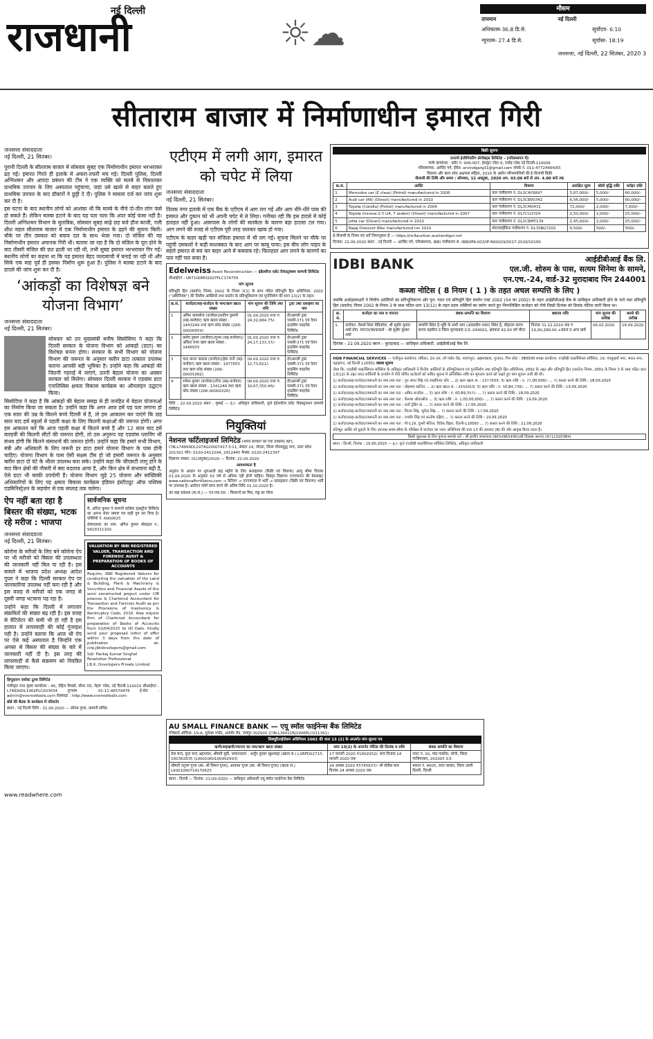नई दिल्ली
राजधानी
☼☁
मौसम
| तापमान | नई दिल्ली | |
| अधिकतम-36.8 डि.से. | | सूर्योदय- 6:10 |
| न्यूनतम- 27.4 डि.से. | | सूर्यास्त- 18:19 |
जनसत्ता, नई दिल्ली, 22 सितंबर, 2020 3
सीताराम बाजार में निर्माणाधीन इमारत गिरी
जनसत्ता संवाददाता
नई दिल्ली, 21 सितंबर।
पुरानी दिल्ली के सीताराम बाजार में सोमवार सुबह एक निर्माणाधीन इमारत भरभराकर ढह गई। इमारत गिरते ही इलाके में अफरा-तफरी मच गई। दिल्ली पुलिस, दिल्ली अग्निशमन और आपदा प्रबंधन की टीम ने एक व्यक्ति को मलबे से निकालकर प्राथमिक उपचार के लिए अस्पताल पहुंचाया, जहां उसे खतरे से बाहर बताते हुए प्राथमिक उपचार के बाद डॉक्टरों ने छुट्टी दे दी। पुलिस ने मामला दर्ज कर जांच शुरू कर दी है।
इस घटना के बाद स्थानीय लोगों को आशंका थी कि मलबे के नीचे दो-तीन लोग फंसे हो सकते हैं। लेकिन मलबा हटाने के बाद यह पता चला कि अंदर कोई फंसा नहीं है। दिल्ली अग्निशमन विभाग के मुताबिक, सोमवार सुबह साढ़े छह बजे हौज काजी, गली शीश महल सीताराम बाजार में एक निर्माणाधीन इमारत के ढहने की सूचना मिली। मौके पर तीन दमकल को बचाव दल के साथ भेजा गया। दो मंजिल की यह निर्माणाधीन इमारत अचानक गिरी थी। बताया जा रहा है कि दो मंजिल के पूरा होने के बाद तीसरी मंजिल की छत ढाली जा रही थी, तभी सुबह इमारत भरभराकर गिर गई। स्थानीय लोगों का कहना था कि यह इमारत बेहद जल्दबाजी में बनाई जा रही थी और सिर्फ एक माह पूर्व ही इसका निर्माण शुरू हुआ है। पुलिस ने मलबा हटाने के बाद हादसे की जांच शुरू कर दी है।
‘आंकड़ों का विशेषज्ञ बने योजना विभाग’
जनसत्ता संवाददाता
नई दिल्ली, 21 सितंबर।
सोमवार को उप मुख्यमंत्री मनीष सिसोसिया ने कहा कि दिल्ली सरकार के योजना विभाग को आंकड़ों (डाटा) का विशेषज्ञ बनना होगा। सरकार के सभी विभाग को योजना विभाग की जरूरत के अनुसार क्लीन डाटा तत्काल उपलब्ध कराना आपकी बड़ी भूमिका है। उन्होंने कहा कि आंकड़ों की जितनी गहराई में जाएंगे, उतनी बेहतर योजना का अवसर सरकार को मिलेगा। सोमवार दिल्ली सरकार ने एडवांस डाटा एनालिसिस क्षमता विकास कार्यक्रम का ऑनलाइन उद्घाटन किया।
सिसोदिया ने कहा है कि आंकड़ों की बेहतर समझ से ही जनहित में बेहतर योजनाओं का निर्माण किया जा सकता है। उन्होंने कहा कि अगर आज हमें यह पता लगाना हो एक साल की उम्र के कितने बच्चे दिल्ली में हैं, तो हम आकलन कर पाएंगे कि छह साल बाद हमें स्कूलों में पहली कक्षा के लिए कितनी कक्षाओं की जरूरत होगी। अगर हम आकलन करें कि आज पहली कक्षा में कितने बच्चे हैं और 12 साल बाद हमें बारहवीं की कितनी सीटों की जरूरत होगी, तो उस अनुरूप यह एडवांस प्लानिंग भी संभव होगी कि कितने संसाधनों की जरूरत होगी। उन्होंने कहा कि हमारे सभी विभाग, मंत्री और अधिकारी के लिए जरूरी हर डाटा हमारे योजना विभाग के पास होनी चाहिए। योजना विभाग के पास ऐसी सक्षम टीम हो जो हमारी जरूरत के अनुसार क्लीन डाटा दो घंटे के भीतर उपलब्ध करा सके। उन्होंने कहा कि जीएसटी लागू होने के बाद किन क्षेत्रों की नौकरी में क्या बदलाव आया है, और किन क्षेत्र में संभावना बढ़ी है, ऐसे डाटा भी काफी उपयोगी हैं। योजना विभाग जुड़े 25 योजना और सांख्यिकी अधिकारियों के लिए यह क्षमता विकास कार्यक्रम इंडियन इंस्टीट्यूट ऑफ पब्लिक एडमिनिस्ट्रेशन के सहयोग से एक सप्ताह तक चलेगा।
ऐप नहीं बता रहा है बिस्तर की संख्या, भटक रहे मरीज : भाजपा
जनसत्ता संवाददाता
नई दिल्ली, 21 सितंबर।
कोरोना के मरीजों के लिए बने कोरोना ऐप पर भी मरीजों को बिस्तर की उपलब्धता की जानकारी नहीं मिल पा रही है। इस मामले में भाजपा प्रदेश अध्यक्ष आदेश गुप्ता ने कहा कि दिल्ली सरकार ऐप पर जानकारियां उपलब्ध नहीं करा रही है और इस वजह से मरीजों को एक जगह से दूसरी जगह भटकना पड़ रहा है।
उन्होंने कहा कि दिल्ली में लगातार संक्रमितों की संख्या बढ़ रही है। इस वजह से वेंटिलेटर की कमी भी हो रही है इस हालात में लापरवाही की कोई गुंजाइश नही है। उन्होंने बताया कि आज भी ऐप पर ऐसे कई अस्पताल है जिन्होंने एक अगस्त से बिस्तर की संख्या के बारे में जानकारी नहीं दी है। इस तरह की लापरवाही से कैसे संक्रमण को नियंत्रित किया जाएगा।
सार्वजनिक सूचना
मैं, अनिल कुमार ने कम्पनी स्टोबेक इंडस्ट्रीज लिमिटेड का अपना शेयर प्रमाण पत्र कहीं गुम कर दिया है। फोलियो नं. A000625
शेयरधारक का नाम: अनिल कुमार मोबाइल न.: 9818311100
VALUATION BY IBBI REGISTERED VALUER, TRANSACTION AND FORENSIC AUDIT & PREPARATION OF BOOKS OF ACCOUNTS
Require, IBBI Registered Valuers for conducting the valuation of the Land & Building, Plant & Machinery & Securities and Financial Assets of the semi constructed project under CIR process & Chartered Accountant for Transaction and Forensic Audit as per the Provisions of Insolvency & Bankruptcy Code, 2016. Also require firm of Chartered Accountant for preparation of Books of Accounts from 01/04/2015 to till Date. Kindly send your proposal/ letter of offer within 3 days from the date of publication at: cirp.jbkdevelopers@gmail.com
Sd/- Pankaj Kumar Singhal
Resolution Professional
J.B.K. Developers Private Limited
हिन्दुस्तान एवरेस्ट टूल्स लिमिटेड
पंजीकृत तथा मुख्य कार्यालय : 46, देहिल चैम्बर्स, चौथा तल, नेहरू प्लेस, नई दिल्ली-110019 सीआईएन : L74899DL1962PLC003634 दूरभाष : 91-11-46579476 ई-मेल : admin@everesttools.com वेबसाइट : http://www.everesttools.com
बोर्ड की बैठक के कार्यक्रम में परिवर्तन
स्थान : नई दिल्ली तिथि : 21.09.2020 — सोनम गुप्ता, कम्पनी सचिव
एटीएम में लगी आग, इमारत को चपेट में लिया
जनसत्ता संवाददाता
नई दिल्ली, 21 सितंबर।
तिलक नगर इलाके में एक बैंक के एटीएम में आग लग गई और आग धीरे-धीरे पास की इमारत और दुकान को भी अपनी चपेट में ले लिया। गनीमत रही कि इस हादसे में कोई हताहत नहीं हुआ। आसपास के लोगों की सतर्कता के कारण बड़ा हादसा टल गया। आग लगने की वजह से एटीएम पूरी तरह जलकर खाक हो गया।
एटीएम के बाहर खड़ी चार मंजिला इमारत में भी लग गई। सूचना मिलने पर मौके पर पहुंची दमकलों ने कड़ी माशक्कत के बाद आग पर काबू पाया। इस बीच लोग पाइप के सहारे इमारत से बच कर बाहर आने में कमयाब रहे। फिलहाल आग लगने के कारणों का पता नहीं चल सका है।
Edelweiss Asset Reconstruction — इंडेलवीज एसेट रीकंस्ट्रक्शन कम्पनी लिमिटेड सीआईएन : U67100MH2007PLC174759
मांग सूचना
प्रतिभूति हित (प्रवर्तन) नियम, 2002 के नियम 3(1) के साथ पठित प्रतिभूति हित अधिनियम, 2002 ("अधिनियम") की वित्तीय आस्तियों तथा प्रवर्तन के प्रतिभूतिकरण एवं पुनर्निर्माण की धारा 13(2) के तहत।
| क्र.सं. | कर्जदार/सह-कर्जदार के नाम/ऋण खाता संख्या | मांग सूचना की तिथि तथा राशि | ट्रस्ट तथा एसाइनर का नाम |
| --- | --- | --- | --- |
| 1 | अमित कामबोज (कर्जदार)/प्रवीण कुमारी (सह-कर्जदार) ऋण खाता संख्या : 1443249 तथा ऋण कोड संख्या (286-00000859) | 01.09.2020 तथा रु. 24,32,884.75/- | ईएआरसी ट्रस्ट एससी-371 एवं देवन हाउसिंग फाइनेंस लिमिटेड |
| 2 | प्रमोद कुमार (कर्जदार)/पूनम (सह-कर्जदार)/अंकित राणा ऋण खाता संख्या : 1448955 | 01.09.2020 तथा रु. 24,17,133.37/- | ईएआरसी ट्रस्ट एससी-371 एवं देवन हाउसिंग फाइनेंस लिमिटेड |
| 3 | चन्द्र कान्त चावला (कर्जदार)/हेमा रानी (सह-कर्जदार) ऋण खाता संख्या : 1477855 तथा ऋण कोड संख्या (286-00001082) | 09.09.2020 तथा रु. 12,73,621/- | ईएआरसी ट्रस्ट एससी-371 एवं देवन हाउसिंग फाइनेंस लिमिटेड |
| 4 | राकेश कुमार (कर्जदार)/रीना (सह-कर्जदार) ऋण खाता संख्या : 1341248 तथा ऋण कोड संख्या (286-00000326) | 09.09.2020 तथा रु. 10,67,350.96/- | ईएआरसी ट्रस्ट एससी-371 एवं देवन हाउसिंग फाइनेंस लिमिटेड |
तिथि : 22.09.2020 स्थान : मुम्बई — ह./- अधिकृत प्राधिकारी, कृते इंडेलवीज एसेट रीकंस्ट्रक्शन कम्पनी लिमिटेड
नियुक्तियां
नेशनल फर्टिलाइजर्स लिमिटेड (भारत सरकार का एक उपक्रम) NFL
CIN:L74899DL1974GOI007417 ए-11, सेक्टर 24, नोएडा, जिला गौतमबुद्ध नगर, उत्तर प्रदेश 201301 फोन: 0120-2412294, 2412445 फैक्स: 0120-2412397
विज्ञापन संख्या: 01(अनुबंध)/2020 — दिनांक: 22.09.2020
आवश्यकता है
अनुबंध के आधार पर शुरुआती छह महीने के लिए सलाहकार (बिक्री एवं वितरण) आयु सीमा दिनांक 01.09.2020 के अनुसार 62 वर्ष से अधिक नहीं होनी चाहिए। विस्तृत विज्ञापन एनएफएल की वेबसाइट www.nationalfertilizers.com → कैरियर → एनएफएल में भर्ती → सलाहकार (बिक्री एवं वितरण) भर्ती पर उपलब्ध है। आवेदन फॉर्म प्राप्त करने की अंतिम तिथि 01.10.2020 है।
उप महा प्रबंधक (मा.सं.) — एन.एफ.एल. : किसानों का मित्र, राष्ट्र का गौरव
बिक्री सूचना
एनरगो इंजीनियरिंग प्रोजेक्ट्स लिमिटेड – (परिसमापन में)
पंजी कार्यालय : फ्लैट नं. 906-907, हेमकुंट टॉवर 6, राजेंद्र प्लेस नई दिल्ली-110008
परिसमापक: अरविंद गर्ग, ईमेल: arvindgarg31@gmail.com संपर्क नं. 011-47724484/85
दिवाला और ऋण शोध अक्षमता संहिता, 2016 के अधीन परिसम्पत्तियों की ई-नीलामी बिक्री
नीलामी की तिथि और समय : सोमवार, 12 अक्टूबर, 2020 अप. 03.00 बजे से अप. 4.00 बजे तक
| क्र.सं. | आस्ति | विवरण | आरक्षित मूल्य | बोली वृद्धि राशि | धरोहर राशि |
| --- | --- | --- | --- | --- | --- |
| 1 | Mercedes car (E class) (Petrol) manufactured in 2008 | कार पंजीकरण नं. DL3CAY8897 | 5,87,000/- | 5,000/- | 60,000/- |
| 2 | Audi car (A6) (Diesel) manufactured in 2010 | कार पंजीकरण नं. DL3CBV0342 | 8,56,000/- | 5,000/- | 80,000/- |
| 3 | Toyota (Corolla) (Petrol) manufactured in 2004 | कार पंजीकरण नं. DL3CM0431 | 72,000/- | 2,000/- | 7,000/- |
| 4 | Toyota (Innova-2.5 G4, 7 seater) (Diesel) manufactured in 2007 | कार पंजीकरण नं. DL7CG3324 | 2,50,000/- | 2,000/- | 25,000/- |
| 5 | Jetta car (Diesel) manufactured in 2010 | कार पंजीकरण नं. DL3CBM5139 | 2,45,000/- | 2,000/- | 25,000/- |
| 6 | Bajaj Discover Bike manufactured inn 2010 | मोटरसाईकिल पंजीकरण नं. DL3SBG7202 | 4,500/- | 500/- | 500/- |
ई-नीलामी के नियम एवं शर्तें निम्नानुसार हैं — https://ncltauction.auctiontiger.net
दिनांक: 22.09.2020 स्थान : नई दिल्ली — अरविंद गर्ग, परिसमापक, IBBI पंजीकरण सं. IBBI/IPA-003/IP-N00029/2017-2018/10189
IDBI BANK आईडीबीआई बैंक लि.
एल.जी. शोरुम के पास, सत्यम सिनेमा के सामने,
एन.एच.-24, वार्ड-32 मुरादाबाद पिन 244001
कब्जा नोटिस ( 8 नियम ( 1 ) के तहत अचल सम्पत्ति के लिए )
जबकि अधोहस्ताक्षरी ने वित्तीय आस्तियों का प्रतिभूतिकरण और पुन: गठन एवं प्रतिभूति हित प्रवर्तन एक्ट 2002 (54 का 2002) के तहत आईडीबीआई बैंक के प्राधिकृत अधिकारी होने के नाते तथा प्रतिभूति हित (प्रवर्तन) नियम 2002 के नियम 3 के साथ पठित धारा 13(12) के तहत प्रदत्त शक्तियों का प्रयोग करते हुए निम्नलिखित कर्जदार को नीचे लिखी दिनांक को डिमांड नोटिस जारी किया था।
| क्र. सं. | कर्जदार का नाम व गारन्टर | बंधक सम्पत्ति का विवरण | बकाया राशि | मांग सूचना की तारीख | कब्जे की तारीख |
| --- | --- | --- | --- | --- | --- |
| 1. | कर्जदार: मैसर्स शिवा मेडिकोज, श्री सुधीर कुमार शर्मा प्रोप. गारन्टर/बंधककर्ता - श्री सुधीर कुमार शर्मा | सम्पत्ति स्थित है भूमि के सभी भाग (आवासीय भवन) स्थित है, मौहल्ला सागर सराय तहसील व जिला मुरादाबाद उ.प्र.-244001, क्षेत्रफल 42.00 वर्ग मीटर | दिनांक 31.12.2019 तक ₹ 19,90,288.00 +ब्याज व अन्य खर्चे | 06.02.2020 | 16.09.2020 |
दिनांक – 22.09.2020 स्थान – मुरादाबाद — प्राधिकृत अधिकारी, आईडीबीआई बैंक लि.
HDB FINANCIAL SERVICES — पंजीकृत कार्यालय: राधिका, 2रा तल, लॉ गार्डन रोड, नवरंगपुरा, अहमदाबाद, गुजरात, पिन कोड : 380009 शाखा कार्यालय: एचडीबी फाइनेंसियल सर्विसेज, 19, पंचकुइयाँ नगर, भारत नगर, पहाड़गंज, नई दिल्ली 110001 कब्जा सूचना
जैसा कि, एचडीबी फाइनेंसियल सर्विसेज के अधिकृत प्राधिकारी ने वित्तीय आस्तियों के प्रतिभूतिकरण एवं पुनर्निर्माण तथा प्रतिभूति हित अधिनियम, 2002 के तहत और प्रतिभूति हित (प्रवर्तन) नियम, 2002 के नियम 3 के साथ पठित धारा 13(12) के तहत प्रदत्त शक्तियों के उपयोग में नीचे वर्णित कर्जदारों को कथित सूचना में उल्लिखित राशि का भुगतान करने को कहते हुए मांग सूचना जारी की थी।
1) कर्जदार/सह-कर्जदार/जमानती का नाम तथा पता : गुरु संगत सिंह एवं लखविन्दर कौर ... 2) ऋण खाता सं. : 1377603; 3) ऋण राशि : रु. 77,00,000/- ... 7) कब्जा करने की तिथि : 18.09.2020
1) कर्जदार/सह-कर्जदार/जमानती का नाम तथा पता : मोहम्मद साजिद ... 2) ऋण खाता सं. : 2555010; 3) ऋण राशि : रु. 50,84,730/- ... 7) कब्जा करने की तिथि : 19.09.2020
1) कर्जदार/सह-कर्जदार/जमानती का नाम तथा पता : अमित सचदेवा ... 3) ऋण राशि : रु. 60,89,357/- ... 7) कब्जा करने की तिथि : 18.09.2020
1) कर्जदार/सह-कर्जदार/जमानती का नाम तथा पता : कैलाश ओवरसीज ... 3) ऋण राशि : रु. 1,00,00,000/- ... 7) कब्जा करने की तिथि : 19.09.2020
1) कर्जदार/सह-कर्जदार/जमानती का नाम तथा पता : राठौ ट्रेडिंग कं. ... 7) कब्जा करने की तिथि : 17.09.2020
1) कर्जदार/सह-कर्जदार/जमानती का नाम तथा पता : विजय सिंह, भूपेन्द्र सिंह ... 7) कब्जा करने की तिथि : 17.09.2020
1) कर्जदार/सह-कर्जदार/जमानती का नाम तथा पता : रणवीर सिंह एवं सन्तोष दहिया ... 7) कब्जा करने की तिथि : 19.09.2020
1) कर्जदार/सह-कर्जदार/जमानती का नाम तथा पता : पी-119, दूसरी मंजिल, विवेक विहार, दिल्ली-110095 ... 7) कब्जा करने की तिथि : 21.09.2020
प्रतिभूत आस्ति को छुड़ाने के लिए उपलब्ध समय-सीमा के परिप्रेक्ष्य में कर्जदार का ध्यान अधिनियम की धारा 13 की उपधारा (8) की ओर आकृष्ट किया जाता है।
किसी पूछताछ के लिए कृपया सम्पर्क करें : श्री हरदीप सभरवाल (9654965496)/श्री विकास आनन्द (9711010384)
स्थान : दिल्ली, दिनांक : 19.06.2020 — ह./- कृते एचडीबी फाइनेंसियल सर्विसेज लिमिटेड, अधिकृत प्राधिकारी
AU SMALL FINANCE BANK — एयू स्मॉल फाईनेन्स बैंक लिमिटेड
रजिस्टर्ड ऑफिस: 19-A, धुलेश्वर गार्डन, अजमेर रोड, जयपुर-302001 (CIN:L36911RJ1996PLC011381)
सिक्यूरिटाईजेशन अधिनियम 2002 की धारा 13 (2) के अन्तर्गत मांग सूचना पत्र
| ऋणी/सहऋणी/गारन्टर का नाम/ऋण खाता संख्या | धारा 13(2) के अन्तर्गत नोटिस की दिनांक व राशि | बंधक सम्पत्ति का विवरण |
| --- | --- | --- |
| तेज चन्द, फुल चन्द अहरवाल, श्रीमती मुन्नी; जमानतदार : अर्जुन कुमार खुशवाहा (खाता सं.) LSRPD02715-160362835 (L9001060100992993) | 17 फरवरी 2020 ₹1692952/- मात्र दिनांक 14 फरवरी 2020 तक | प्लाट नं. 20, गांव पार्सोदा, लोनी, जिला गाजियाबाद, 201005 उ.प्र. |
| श्रीमती तनुजा गुप्ता (स्व. श्री विमल गुप्ता), आकाश गुप्ता (स्व. श्री विमल गुप्ता) (खाता सं.) L9001060714170625 | 24 अगस्त 2020 ₹5745837/- सौ सेंतीस मात्र दिनांक 24 अगस्त 2020 तक | मकान नं. 4605, सदर बाजार, जिला उत्तरी दिल्ली, दिल्ली |
स्थान : दिल्ली — दिनांक: 21-09-2020 — प्राधिकृत अधिकारी एयू स्मॉल फाईनेन्स बैंक लिमिटेड
www.readwhere.com